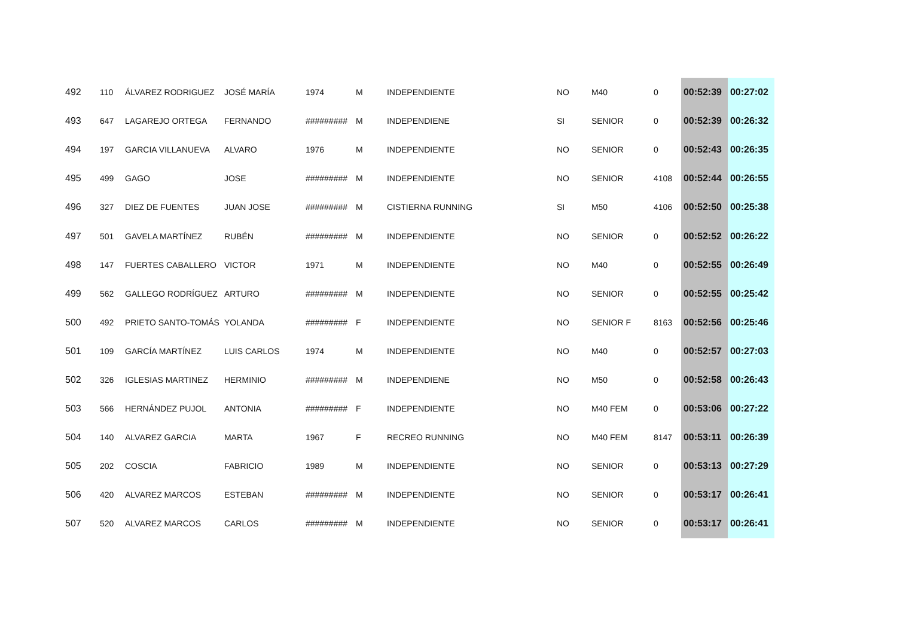| 492 | 110 | ÁLVAREZ RODRIGUEZ | JOSÉ MARÍA | 1974 | M | INDEPENDIENTE | NO | M40 | 0 | 00:52:39 | 00:27:02 |
| 493 | 647 | LAGAREJO ORTEGA | FERNANDO | ######### | M | INDEPENDIENE | SI | SENIOR | 0 | 00:52:39 | 00:26:32 |
| 494 | 197 | GARCIA VILLANUEVA | ALVARO | 1976 | M | INDEPENDIENTE | NO | SENIOR | 0 | 00:52:43 | 00:26:35 |
| 495 | 499 | GAGO | JOSE | ######### | M | INDEPENDIENTE | NO | SENIOR | 4108 | 00:52:44 | 00:26:55 |
| 496 | 327 | DIEZ DE FUENTES | JUAN JOSE | ######### | M | CISTIERNA RUNNING | SI | M50 | 4106 | 00:52:50 | 00:25:38 |
| 497 | 501 | GAVELA MARTÍNEZ | RUBÉN | ######### | M | INDEPENDIENTE | NO | SENIOR | 0 | 00:52:52 | 00:26:22 |
| 498 | 147 | FUERTES CABALLERO | VICTOR | 1971 | M | INDEPENDIENTE | NO | M40 | 0 | 00:52:55 | 00:26:49 |
| 499 | 562 | GALLEGO RODRÍGUEZ | ARTURO | ######### | M | INDEPENDIENTE | NO | SENIOR | 0 | 00:52:55 | 00:25:42 |
| 500 | 492 | PRIETO SANTO-TOMÁS | YOLANDA | ######### | F | INDEPENDIENTE | NO | SENIOR F | 8163 | 00:52:56 | 00:25:46 |
| 501 | 109 | GARCÍA MARTÍNEZ | LUIS CARLOS | 1974 | M | INDEPENDIENTE | NO | M40 | 0 | 00:52:57 | 00:27:03 |
| 502 | 326 | IGLESIAS MARTINEZ | HERMINIO | ######### | M | INDEPENDIENE | NO | M50 | 0 | 00:52:58 | 00:26:43 |
| 503 | 566 | HERNÁNDEZ PUJOL | ANTONIA | ######### | F | INDEPENDIENTE | NO | M40 FEM | 0 | 00:53:06 | 00:27:22 |
| 504 | 140 | ALVAREZ GARCIA | MARTA | 1967 | F | RECREO RUNNING | NO | M40 FEM | 8147 | 00:53:11 | 00:26:39 |
| 505 | 202 | COSCIA | FABRICIO | 1989 | M | INDEPENDIENTE | NO | SENIOR | 0 | 00:53:13 | 00:27:29 |
| 506 | 420 | ALVAREZ MARCOS | ESTEBAN | ######### | M | INDEPENDIENTE | NO | SENIOR | 0 | 00:53:17 | 00:26:41 |
| 507 | 520 | ALVAREZ MARCOS | CARLOS | ######### | M | INDEPENDIENTE | NO | SENIOR | 0 | 00:53:17 | 00:26:41 |